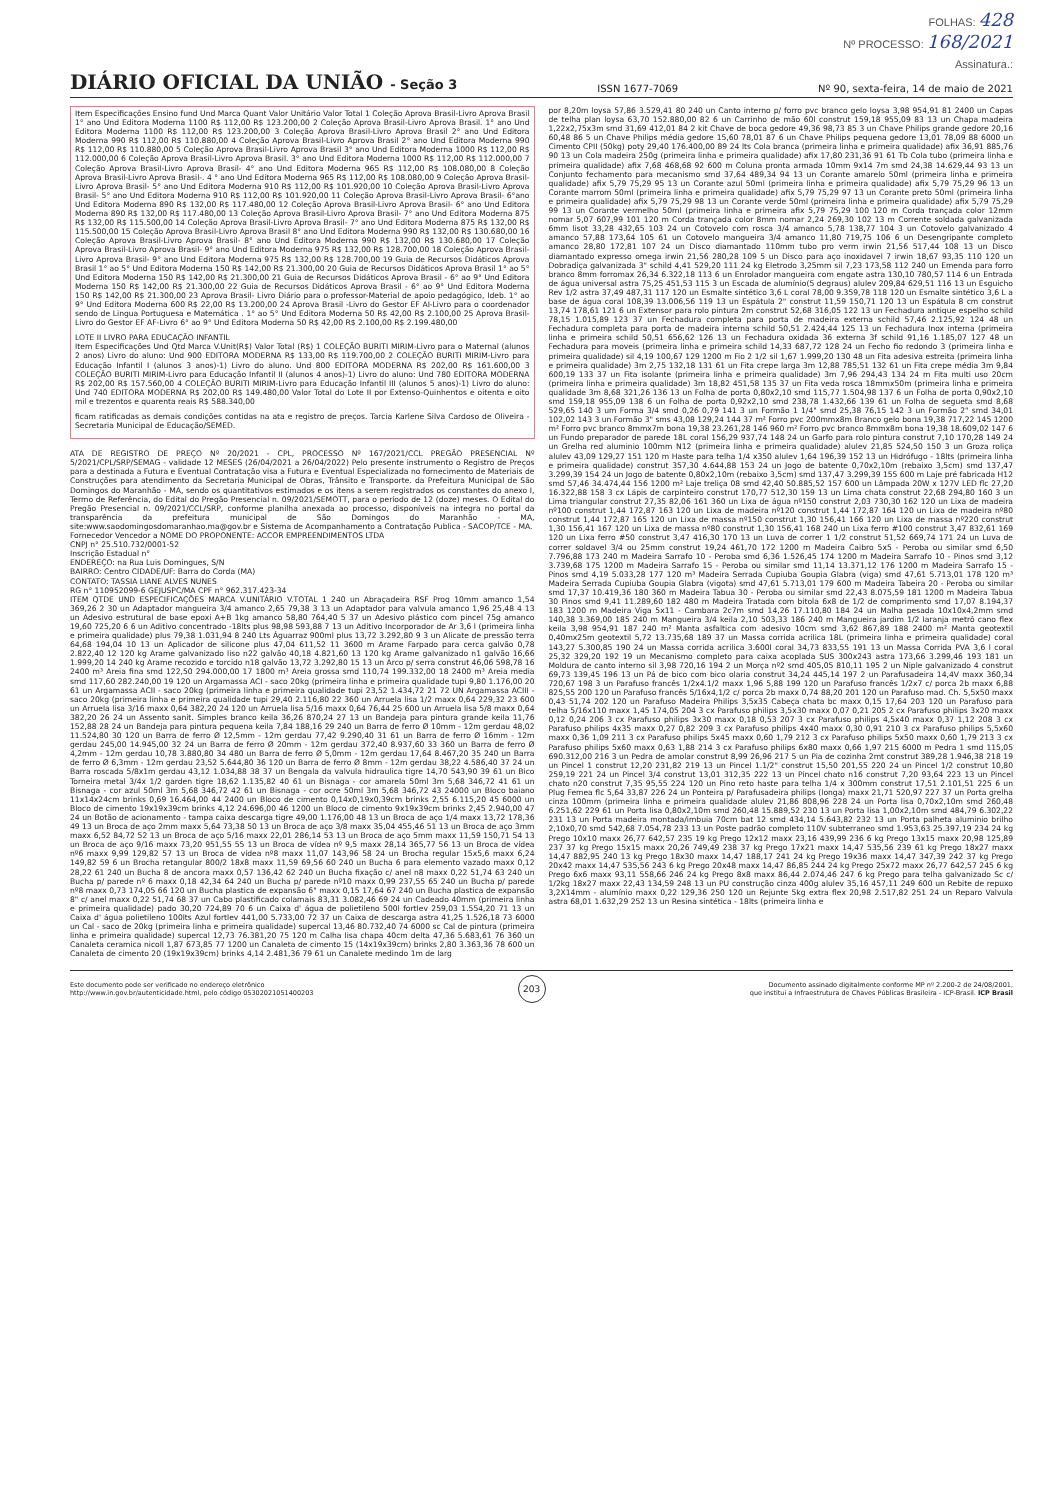FOLHAS: 428
Nº PROCESSO: 168/2021
Assinatura.:
DIÁRIO OFICIAL DA UNIÃO - Seção 3
ISSN 1677-7069
Nº 90, sexta-feira, 14 de maio de 2021
Item Especificações Ensino fund Und Marca Quant Valor Unitário Valor Total 1 Coleção Aprova Brasil-Livro Aprova Brasil 1° ano Und Editora Moderna 1100 R$ 112,00 R$ 123.200,00 2 Coleção Aprova Brasil-Livro Aprova Brasil. 1° ano Und Editora Moderna 1100 R$ 112,00 R$ 123.200,00 3 Coleção Aprova Brasil-Livro Aprova Brasil 2° ano Und Editora Moderna 990 R$ 112,00 R$ 110.880,00 4 Coleção Aprova Brasil-Livro Aprova Brasil 2° ano Und Editora Moderna 990 R$ 112,00 R$ 110.880,00 5 Coleção Aprova Brasil-Livro Aprova Brasil 3° ano Und Editora Moderna 1000 R$ 112,00 R$ 112.000,00 6 Coleção Aprova Brasil-Livro Aprova Brasil. 3° ano Und Editora Moderna 1000 R$ 112,00 R$ 112.000,00 7 Coleção Aprova Brasil-Livro Aprova Brasil- 4° ano Und Editora Moderna 965 R$ 112,00 R$ 108.080,00 8 Coleção Aprova Brasil-Livro Aprova Brasil-. 4 ° ano Und Editora Moderna 965 R$ 112,00 R$ 108.080,00 9 Coleção Aprova Brasil-Livro Aprova Brasil- 5° ano Und Editora Moderna 910 R$ 112,00 R$ 101.920,00 10 Coleção Aprova Brasil-Livro Aprova Brasil- 5° ano Und Editora Moderna 910 R$ 112,00 R$ 101.920,00 11 Coleção Aprova Brasil-Livro Aprova Brasil- 6°ano Und Editora Moderna 890 R$ 132,00 R$ 117.480,00 12 Coleção Aprova Brasil-Livro Aprova Brasil- 6° ano Und Editora Moderna 890 R$ 132,00 R$ 117.480,00 13 Coleção Aprova Brasil-Livro Aprova Brasil- 7° ano Und Editora Moderna 875 R$ 132,00 R$ 115.500,00 14 Coleção Aprova Brasil-Livro Aprova Brasil- 7° ano Und Editora Moderna 875 R$ 132,00 R$ 115.500,00 15 Coleção Aprova Brasil-Livro Aprova Brasil 8° ano Und Editora Moderna 990 R$ 132,00 R$ 130.680,00 16 Coleção Aprova Brasil-Livro Aprova Brasil- 8° ano Und Editora Moderna 990 R$ 132,00 R$ 130.680,00 17 Coleção Aprova Brasil-Livro Aprova Brasil- 9° ano Und Editora Moderna 975 R$ 132,00 R$ 128.700,00 18 Coleção Aprova Brasil-Livro Aprova Brasil- 9° ano Und Editora Moderna 975 R$ 132,00 R$ 128.700,00 19 Guia de Recursos Didáticos Aprova Brasil 1° ao 5° Und Editora Moderna 150 R$ 142,00 R$ 21.300,00 20 Guia de Recursos Didáticos Aprova Brasil 1° ao 5° Und Editora Moderna 150 R$ 142,00 R$ 21.300,00 21 Guia de Recursos Didáticos Aprova Brasil - 6° ao 9° Und Editora Moderna 150 R$ 142,00 R$ 21.300,00 22 Guia de Recursos Didáticos Aprova Brasil - 6° ao 9° Und Editora Moderna 150 R$ 142,00 R$ 21.300,00 23 Aprova Brasil- Livro Diário para o professor-Material de apoio pedagógico, Ideb. 1° ao 9° Und Editora Moderna 600 R$ 22,00 R$ 13.200,00 24 Aprova Brasil -Livro do Gestor EF AI-Livro para o coordenador sendo de Lingua Portuguesa e Matemática . 1° ao 5° Und Editora Moderna 50 R$ 42,00 R$ 2.100,00 25 Aprova Brasil- Livro do Gestor EF AF-Livro 6° ao 9° Und Editora Moderna 50 R$ 42,00 R$ 2.100,00 R$ 2.199.480,00
LOTE II LIVRO PARA EDUCAÇÃO INFANTIL
Item Especificações Und Qtd Marca V.Unit(R$) Valor Total (R$) 1 COLEÇÃO BURITI MIRIM-Livro para o Maternal (alunos 2 anos) Livro do aluno: Und 900 EDITORA MODERNA R$ 133,00 R$ 119.700,00 2 COLEÇÃO BURITI MIRIM-Livro para Educação Infantil I (alunos 3 anos)-1) Livro do aluno. Und 800 EDITORA MODERNA R$ 202,00 R$ 161.600,00 3 COLEÇÃO BURITI MIRIM-Livro para Educação Infantil II (alunos 4 anos)-1) Livro do aluno: Und 780 EDITORA MODERNA R$ 202,00 R$ 157.560,00 4 COLEÇÃO BURITI MIRIM-Livro para Educação Infantil III (alunos 5 anos)-1) Livro do aluno: Und 740 EDITORA MODERNA R$ 202,00 R$ 149.480,00 Valor Total do Lote II por Extenso-Quinhentos e oitenta e oito mil e trezentos e quarenta reais R$ 588.340,00
ficam ratificadas as demais condições contidas na ata e registro de preços. Tarcia Karlene Silva Cardoso de Oliveira - Secretaria Municipal de Educação/SEMED.
ATA DE REGISTRO DE PREÇO Nº 20/2021 - CPL, PROCESSO Nº 167/2021/CCL PREGÃO PRESENCIAL Nº 5/2021/CPL/SRP/SEMAG - validade 12 MESES (26/04/2021 a 26/04/2022) Pelo presente instrumento o Registro de Preços para a destinada a Futura e Eventual Contratação visa a Futura e Eventual Especializada no fornecimento de Materiais de Construções para atendimento da Secretaria Municipal de Obras, Trânsito e Transporte. da Prefeitura Municipal de São Domingos do Maranhão - MA, sendo os quantitativos estimados e os itens a serem registrados os constantes do anexo I, Termo de Referência, do Edital do Pregão Presencial n. 09/2021/SEMOTT, para o período de 12 (doze) meses. O Edital do Pregão Presencial n. 09/2021/CCL/SRP, conforme planilha anexada ao processo, disponíveis na integra no portal da transparência da prefeitura municipal de São Domingos do Maranhão - MA, site:www.saodomingosdomaranhao.ma@gov.br e Sistema de Acompanhamento a Contratação Publica - SACOP/TCE - MA.
Fornecedor Vencedor a NOME DO PROPONENTE: ACCOR EMPREENDIMENTOS LTDA
CNPJ n° 25.510.732/0001-52
Inscrição Estadual n°
ENDEREÇO: na Rua Luis Domingues, S/N
BAIRRO: Centro CIDADE/UF: Barra do Corda (MA)
CONTATO: TASSIA LIANE ALVES NUNES
RG n° 110952099-6 GEJUSPC/MA CPF n° 962.317.423-34
ITEM QTDE UND ESPECIFICAÇÕES MARCA V.UNITÁRIO V.TOTAL 1 240 un Abraçadeira RSF Prog 10mm amanco 1,54 369,26 2 30 un Adaptador mangueira 3/4 amanco 2,65 79,38 3 13 un Adaptador para valvula amanco 1,96 25,48 4 13 un Adesivo estrutural de base epoxi A+B 1kg amanco 58,80 764,40 5 37 un Adesivo plástico com pincel 75g amanco 19,60 725,20 6 6 un Aditivo concentrado -18lts plus 98,98 593,88 7 13 un Aditivo Incorporador de Ar 3,6 l (primeira linha e primeira qualidade) plus 79,38 1.031,94 8 240 Lts Águarraz 900ml plus 13,72 3.292,80 9 3 un Alicate de pressão terra 64,68 194,04 10 13 un Aplicador de silicone plus 47,04 611,52 11 3600 m Arame Farpado para cerca galvão 0,78 2.822,40 12 120 kg Arame galvanizado liso n22 galvão 40,18 4.821,60 13 120 kg Arame galvanizado n1 galvão 16,66 1.999,20 14 240 kg Arame recozido e torcido n18 galvão 13,72 3.292,80 15 13 un Arco p/ serra construt 46,06 598,78 16 2400 m³ Areia fina smd 122,50 294.000,00 17 1800 m³ Areia grossa smd 110,74 199.332,00 18 2400 m³ Areia media smd 117,60 282.240,00 19 120 un Argamassa ACI - saco 20kg (primeira linha e primeira qualidade tupi 9,80 1.176,00 20 61 un Argamassa ACII - saco 20kg (primeira linha e primeira qualidade tupi 23,52 1.434,72 21 72 UN Argamassa ACIII - saco 20kg (primeira linha e primeira qualidade tupi 29,40 2.116,80 22 360 un Arruela lisa 1/2 maxx 0,64 229,32 23 600 un Arruela lisa 3/16 maxx 0,64 382,20 24 120 un Arruela lisa 5/16 maxx 0,64 76,44 25 600 un Arruela lisa 5/8 maxx 0,64 382,20 26 24 un Assento sanit. Simples branco keila 36,26 870,24 27 13 un Bandeja para pintura grande keila 11,76 152,88 28 24 un Bandeja para pintura pequena keila 7,84 188,16 29 240 un Barra de ferro Ø 10mm - 12m gerdau 48,02 11.524,80 30 120 un Barra de ferro Ø 12,5mm - 12m gerdau 77,42 9.290,40 31 61 un Barra de ferro Ø 16mm - 12m gerdau 245,00 14.945,00 32 24 un Barra de ferro Ø 20mm - 12m gerdau 372,40 8.937,60 33 360 un Barra de ferro Ø 4,2mm - 12m gerdau 10,78 3.880,80 34 480 un Barra de ferro Ø 5,0mm - 12m gerdau 17,64 8.467,20 35 240 un Barra de ferro Ø 6,3mm - 12m gerdau 23,52 5.644,80 36 120 un Barra de ferro Ø 8mm - 12m gerdau 38,22 4.586,40 37 24 un Barra roscada 5/8x1m gerdau 43,12 1.034,88 38 37 un Bengala da valvula hidraulica tigre 14,70 543,90 39 61 un Bico Torneira metal 3/4x 1/2 garden tigre 18,62 1.135,82 40 61 un Bisnaga - cor amarela 50ml 3m 5,68 346,72 41 61 un Bisnaga - cor azul 50ml 3m 5,68 346,72 42 61 un Bisnaga - cor ocre 50ml 3m 5,68 346,72 43 24000 un Bloco baiano 11x14x24cm brinks 0,69 16.464,00 44 2400 un Bloco de cimento 0,14x0,19x0,39cm brinks 2,55 6.115,20 45 6000 un Bloco de cimento 19x19x39cm brinks 4,12 24.696,00 46 1200 un Bloco de cimento 9x19x39cm brinks 2,45 2.940,00 47 24 un Botão de acionamento - tampa caixa descarga tigre 49,00 1.176,00 48 13 un Broca de aço 1/4 maxx 13,72 178,36 49 13 un Broca de aço 2mm maxx 5,64 73,38 50 13 un Broca de aço 3/8 maxx 35,04 455,46 51 13 un Broca de aço 3mm maxx 6,52 84,72 52 13 un Broca de aço 5/16 maxx 22,01 286,14 53 13 un Broca de aço 5mm maxx 11,59 150,71 54 13 un Broca de aço 9/16 maxx 73,20 951,55 55 13 un Broca de vídea nº 9,5 maxx 28,14 365,77 56 13 un Broca de vídea nº6 maxx 9,99 129,82 57 13 un Broca de vídea nº8 maxx 11,07 143,96 58 24 un Brocha regular 15x5,6 maxx 6,24 149,82 59 6 un Brocha retangular 800/2 18x8 maxx 11,59 69,56 60 240 un Bucha 6 para elemento vazado maxx 0,12 28,22 61 240 un Bucha 8 de ancora maxx 0,57 136,42 62 240 un Bucha fixação c/ anel n8 maxx 0,22 51,74 63 240 un Bucha p/ parede nº 6 maxx 0,18 42,34 64 240 un Bucha p/ parede nº10 maxx 0,99 237,55 65 240 un Bucha p/ parede nº8 maxx 0,73 174,05 66 120 un Bucha plastica de expansão 6" maxx 0,15 17,64 67 240 un Bucha plastica de expansão 8" c/ anel maxx 0,22 51,74 68 37 un Cabo plastificado colamais 83,31 3.082,46 69 24 un Cadeado 40mm (primeira linha e primeira qualidade) pado 30,20 724,89 70 6 un Caixa d' água de polietileno 500l fortlev 259,03 1.554,20 71 13 un Caixa d' água polietileno 100lts Azul fortlev 441,00 5.733,00 72 37 un Caixa de descarga astra 41,25 1.526,18 73 6000 un Cal - saco de 20kg (primeira linha e primeira qualidade) supercal 13,46 80.732,40 74 6000 sc Cal de pintura (primeira linha e primeira qualidade) supercal 12,73 76.381,20 75 120 m Calha lisa chapa 40cm delta 47,36 5.683,61 76 360 un Canaleta ceramica nicoll 1,87 673,85 77 1200 un Canaleta de cimento 15 (14x19x39cm) brinks 2,80 3.363,36 78 600 un Canaleta de cimento 20 (19x19x39cm) brinks 4,14 2.481,36 79 61 un Canalete medindo 1m de larg
por 8,20m loysa 57,86 3.529,41 80 240 un Canto interno p/ forro pvc branco gelo loysa 3,98 954,91 81 2400 un Capas de telha plan loysa 63,70 152.880,00 82 6 un Carrinho de mão 60l construt 159,18 955,09 83 13 un Chapa madeira 1,22x2,75x3m smd 31,69 412,01 84 2 kit Chave de boca gedore 49,36 98,73 85 3 un Chave Philips grande gedore 20,16 60,48 86 5 un Chave Philips média gedore 15,60 78,01 87 6 un Chave Philips pequena gedore 13,01 78,09 88 6000 un Cimento CPII (50kg) poty 29,40 176.400,00 89 24 lts Cola branca (primeira linha e primeira qualidade) afix 36,91 885,76 90 13 un Cola madeira 250g (primeira linha e primeira qualidade) afix 17,80 231,36 91 61 Tb Cola tubo (primeira linha e primeira qualidade) afix 7,68 468,68 92 600 m Coluna pronta armada 10mm 9x14 7m smd 24,38 14.629,44 93 13 un Conjunto fechamento para mecanismo smd 37,64 489,34 94 13 un Corante amarelo 50ml (primeira linha e primeira qualidade) afix 5,79 75,29 95 13 un Corante azul 50ml (primeira linha e primeira qualidade) afix 5,79 75,29 96 13 un Corante marrom 50ml (primeira linha e primeira qualidade) afix 5,79 75,29 97 13 un Corante preto 50ml (primeira linha e primeira qualidade) afix 5,79 75,29 98 13 un Corante verde 50ml (primeira linha e primeira qualidade) afix 5,79 75,29 99 13 un Corante vermelho 50ml (primeira linha e primeira afix 5,79 75,29 100 120 m Corda trançada color 12mm nomar 5,07 607,99 101 120 m Corda trançada color 8mm nomar 2,24 269,30 102 13 m Corrente soldada galvanizada 6mm lisot 33,28 432,65 103 24 un Cotovelo com rosca 3/4 amanco 5,78 138,77 104 3 un Cotovelo galvanizado 4 amanco 57,88 173,64 105 61 un Cotovelo mangueira 3/4 amanco 11,80 719,75 106 6 un Desengripante completo amanco 28,80 172,81 107 24 un Disco diamantado 110mm tubo pro verm irwin 21,56 517,44 108 13 un Disco diamantado expresso omega irwin 21,56 280,28 109 5 un Disco para aço inoxidavel 7 irwin 18,67 93,35 110 120 un Dobradiça galvanizada 3" schild 4,41 529,20 111 24 kg Eletrodo 3,25mm sil 7,23 173,58 112 240 un Emenda para forro branco 8mm forromax 26,34 6.322,18 113 6 un Enrolador mangueira com engate astra 130,10 780,57 114 6 un Entrada de água universal astra 75,25 451,53 115 3 un Escada de alumínio(5 degraus) alulev 209,84 629,51 116 13 un Esguicho Rev 1/2 astra 37,49 487,31 117 120 un Esmalte sintético 3,6 L coral 78,00 9.359,78 118 120 un Esmalte sintético 3,6 L a base de água coral 108,39 13.006,56 119 13 un Espátula 2" construt 11,59 150,71 120 13 un Espátula 8 cm construt 13,74 178,61 121 6 un Extensor para rolo pintura 2m construt 52,68 316,05 122 13 un Fechadura antique espelho schild 78,15 1.015,89 123 37 un Fechadura completa para porta de madeira externa schild 57,46 2.125,92 124 48 un Fechadura completa para porta de madeira interna schild 50,51 2.424,44 125 13 un Fechadura Inox interna (primeira linha e primeira schild 50,51 656,62 126 13 un Fechadura oxidada 36 externa 3f schild 91,16 1.185,07 127 48 un Fechadura para moveis (primeira linha e primeira schild 14,33 687,72 128 24 un Fecho fio redondo 3 (primeira linha e primeira qualidade) sil 4,19 100,67 129 1200 m Fio 2 1/2 sil 1,67 1.999,20 130 48 un Fita adesiva estreita (primeira linha e primeira qualidade) 3m 2,75 132,18 131 61 un Fita crepe larga 3m 12,88 785,51 132 61 un Fita crepe média 3m 9,84 600,19 133 37 un Fita isolante (primeira linha e primeira qualidade) 3m 7,96 294,43 134 24 m Fita multi uso 20cm (primeira linha e primeira qualidade) 3m 18,82 451,58 135 37 un Fita veda rosca 18mmx50m (primeira linha e primeira qualidade 3m 8,68 321,26 136 13 un Folha de porta 0,80x2,10 smd 115,77 1.504,98 137 6 un Folha de porta 0,90x2,10 smd 159,18 955,09 138 6 un Folha de porta 0,92x2,10 smd 238,78 1.432,66 139 61 un Folha de segueta smd 8,68 529,65 140 3 um Forma 3/4 smd 0,26 0,79 141 3 un Formão 1 1/4" smd 25,38 76,15 142 3 un Formão 2" smd 34,01 102,02 143 3 un Formão 3" sms 43,08 129,24 144 37 m² Forro pvc 200mmx8m Branco gelo bona 19,38 717,22 145 1200 m² Forro pvc branco 8mmx7m bona 19,38 23.261,28 146 960 m² Forro pvc branco 8mmx8m bona 19,38 18.609,02 147 6 un Fundo preparador de parede 18L coral 156,29 937,74 148 24 un Garfo para rolo pintura construt 7,10 170,28 149 24 un Grelha red aluminio 100mm N12 (primeira linha e primeira qualidade) alulev 21,85 524,50 150 3 un Groza roliça alulev 43,09 129,27 151 120 m Haste para telha 1/4 x350 alulev 1,64 196,39 152 13 un Hidrófugo - 18lts (primeira linha e primeira qualidade) construt 357,30 4.644,88 153 24 un Jogo de batente 0,70x2,10m (rebaixo 3,5cm) smd 137,47 3.299,39 154 24 un Jogo de batente 0,80x2,10m (rebaixo 3,5cm) smd 137,47 3.299,39 155 600 m Laje pré fabricada H12 smd 57,46 34.474,44 156 1200 m² Laje treliça 08 smd 42,40 50.885,52 157 600 un Lâmpada 20W x 127V LED flc 27,20 16.322,88 158 3 cx Lápis de carpinteiro construt 170,77 512,30 159 13 un Lima chata construt 22,68 294,80 160 3 un Lima triangular construt 27,35 82,06 161 360 un Lixa de água nº150 construt 2,03 730,30 162 120 un Lixa de madeira nº100 construt 1,44 172,87 163 120 un Lixa de madeira nº120 construt 1,44 172,87 164 120 un Lixa de madeira nº80 construt 1,44 172,87 165 120 un Lixa de massa nº150 construt 1,30 156,41 166 120 un Lixa de massa nº220 construt 1,30 156,41 167 120 un Lixa de massa nº80 construt 1,30 156,41 168 240 un Lixa ferro #100 construt 3,47 832,61 169 120 un Lixa ferro #50 construt 3,47 416,30 170 13 un Luva de correr 1 1/2 construt 51,52 669,74 171 24 un Luva de correr soldavel 3/4 ou 25mm construt 19,24 461,70 172 1200 m Madeira Caibro 5x5 - Peroba ou similar smd 6,50 7.796,88 173 240 m Madeira Sarrafo 10 - Peroba smd 6,36 1.526,45 174 1200 m Madeira Sarrafo 10 - Pinos smd 3,12 3.739,68 175 1200 m Madeira Sarrafo 15 - Peroba ou similar smd 11,14 13.371,12 176 1200 m Madeira Sarrafo 15 - Pinos smd 4,19 5.033,28 177 120 m³ Madeira Serrada Cupiuba Goupia Glabra (viga) smd 47,61 5.713,01 178 120 m³ Madeira Serrada Cupiuba Goupia Glabra (vigota) smd 47,61 5.713,01 179 600 m Madeira Tabeira 20 - Peroba ou similar smd 17,37 10.419,36 180 360 m Madeira Tabua 30 - Peroba ou similar smd 22,43 8.075,59 181 1200 m Madeira Tabua 30 Pinos smd 9,41 11.289,60 182 480 m Madeira Tratada com bitola 6x8 de 1/2 de comprimento smd 17,07 8.194,37 183 1200 m Madeira Viga 5x11 - Cambara 2c7m smd 14,26 17.110,80 184 24 un Malha pesada 10x10x4,2mm smd 140,38 3.369,00 185 240 m Mangueira 3/4 keila 2,10 503,33 186 240 m Mangueira jardim 1/2 laranja metrô cano flex keila 3,98 954,91 187 240 m² Manta asfaltica com adesivo 10cm smd 3,62 867,89 188 2400 m² Manta geotextil 0,40mx25m geotextil 5,72 13.735,68 189 37 un Massa corrida acrilica 18L (primeira linha e primeira qualidade) coral 143,27 5.300,85 190 24 un Massa corrida acrilica 3.600l coral 34,73 833,55 191 13 un Massa Corrida PVA 3,6 l coral 25,32 329,20 192 19 un Mecanismo completo para caixa acoplada SUS 300x243 astra 173,66 3.299,46 193 181 un Moldura de canto interno sil 3,98 720,16 194 2 un Morça nº2 smd 405,05 810,11 195 2 un Niple galvanizado 4 construt 69,73 139,45 196 13 un Pá de bico com bico olaria construt 34,24 445,14 197 2 un Parafusadeira 14,4V maxx 360,34 720,67 198 3 un Parafuso francês 1/2x4.1/2 maxx 1,96 5,88 199 120 un Parafuso francês 1/2x7 c/ porca 2b maxx 6,88 825,55 200 120 un Parafuso francês 5/16x4,1/2 c/ porca 2b maxx 0,74 88,20 201 120 un Parafuso mad. Ch. 5,5x50 maxx 0,43 51,74 202 120 un Parafuso Madeira Philips 3,5x35 Cabeça chata bc maxx 0,15 17,64 203 120 un Parafuso para telha 5/16x110 maxx 1,45 174,05 204 3 cx Parafuso philips 3,5x30 maxx 0,07 0,21 205 2 cx Parafuso philips 3x20 maxx 0,12 0,24 206 3 cx Parafuso philips 3x30 maxx 0,18 0,53 207 3 cx Parafuso philips 4,5x40 maxx 0,37 1,12 208 3 cx Parafuso philips 4x35 maxx 0,27 0,82 209 3 cx Parafuso philips 4x40 maxx 0,30 0,91 210 3 cx Parafuso philips 5,5x60 maxx 0,36 1,09 211 3 cx Parafuso philips 5x45 maxx 0,60 1,79 212 3 cx Parafuso philips 5x50 maxx 0,60 1,79 213 3 cx Parafuso philips 5x60 maxx 0,63 1,88 214 3 cx Parafuso philips 6x80 maxx 0,66 1,97 215 6000 m Pedra 1 smd 115,05 690.312,00 216 3 un Pedra de amolar construt 8,99 26,96 217 5 un Pia de cozinha 2mt construt 389,28 1.946,38 218 19 un Pincel 1 construt 12,20 231,82 219 13 un Pincel 1.1/2" construt 15,50 201,55 220 24 un Pincel 1/2 construt 10,80 259,19 221 24 un Pincel 3/4 construt 13,01 312,35 222 13 un Pincel chato n16 construt 7,20 93,64 223 13 un Pincel chato n20 construt 7,35 95,55 224 120 un Pino reto haste para telha 1/4 x 300mm construt 17,51 2.101,51 225 6 un Plug Femea flc 5,64 33,87 226 24 un Ponteira p/ Parafusadeira philips (longa) maxx 21,71 520,97 227 37 un Porta grelha cinza 100mm (primeira linha e primeira qualidade alulev 21,86 808,96 228 24 un Porta lisa 0,70x2,10m smd 260,48 6.251,62 229 61 un Porta lisa 0,80x2,10m smd 260,48 15.889,52 230 13 un Porta lisa 1,00x2,10m smd 484,79 6.302,22 231 13 un Porta madeira montada/imbuia 70cm bat 12 smd 434,14 5.643,82 232 13 un Porta palheta aluminio brilho 2,10x0,70 smd 542,68 7.054,78 233 13 un Poste padrão completo 110V subterraneo smd 1.953,63 25.397,19 234 24 kg Prego 10x10 maxx 26,77 642,57 235 19 kg Prego 12x12 maxx 23,16 439,99 236 6 kg Prego 13x15 maxx 20,98 125,89 237 37 kg Prego 15x15 maxx 20,26 749,49 238 37 kg Prego 17x21 maxx 14,47 535,56 239 61 kg Prego 18x27 maxx 14,47 882,95 240 13 kg Prego 18x30 maxx 14,47 188,17 241 24 kg Prego 19x36 maxx 14,47 347,39 242 37 kg Prego 20x42 maxx 14,47 535,56 243 6 kg Prego 20x48 maxx 14,47 86,85 244 24 kg Prego 25x72 maxx 26,77 642,57 245 6 kg Prego 6x6 maxx 93,11 558,66 246 24 kg Prego 8x8 maxx 86,44 2.074,46 247 6 kg Prego para telha galvanizado Sc c/ 1/2kg 18x27 maxx 22,43 134,59 248 13 un PU construção cinza 400g alulev 35,16 457,11 249 600 un Rebite de repuxo 3,2X14mm - alumínio maxx 0,22 129,36 250 120 un Rejunte 5kg extra flex 20,98 2.517,82 251 24 un Reparo Valvula astra 68,01 1.632,29 252 13 un Resina sintética - 18lts (primeira linha e
Este documento pode ser verificado no endereço eletrônico
http://www.in.gov.br/autenticidade.html, pelo código 05302021051400203
203
Documento assinado digitalmente conforme MP nº 2.200-2 de 24/08/2001,
que institui a Infraestrutura de Chaves Públicas Brasileira - ICP-Brasil. ICP Brasil